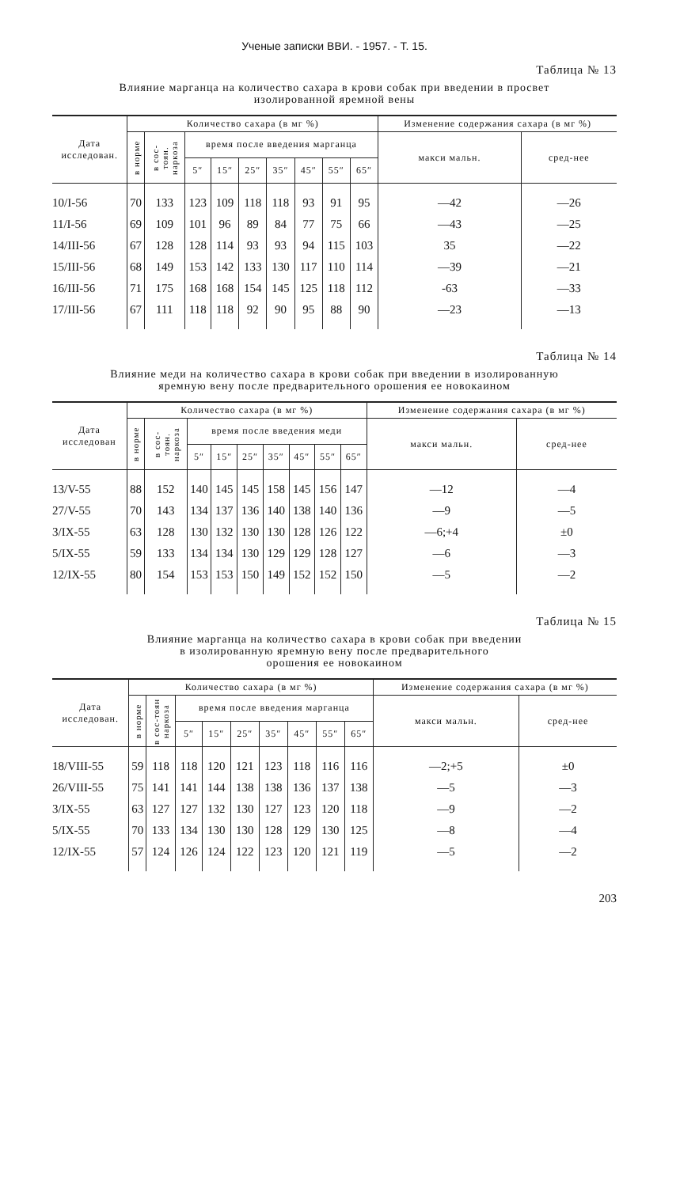Ученые записки ВВИ. - 1957. - Т. 15.
Таблица № 13
Влияние марганца на количество сахара в крови собак при введении в просвет
изолированной яремной вены
| Дата исследован. | Количество сахара (в мг %) | | | | | | | | | Изменение содержания сахара (в мг %) | |
| --- | --- | --- | --- | --- | --- | --- | --- | --- | --- | --- | --- |
| | в норме | в сос-тоян. наркоза | время после введения марганца | | | | | | | макси мальн. | сред-нее |
| | | | 5″ | 15″ | 25″ | 35″ | 45″ | 55″ | 65″ | | |
| 10/I-56 | 70 | 133 | 123 | 109 | 118 | 118 | 93 | 91 | 95 | —42 | —26 |
| 11/I-56 | 69 | 109 | 101 | 96 | 89 | 84 | 77 | 75 | 66 | —43 | —25 |
| 14/III-56 | 67 | 128 | 128 | 114 | 93 | 93 | 94 | 115 | 103 | 35 | —22 |
| 15/III-56 | 68 | 149 | 153 | 142 | 133 | 130 | 117 | 110 | 114 | —39 | —21 |
| 16/III-56 | 71 | 175 | 168 | 168 | 154 | 145 | 125 | 118 | 112 | -63 | —33 |
| 17/III-56 | 67 | 111 | 118 | 118 | 92 | 90 | 95 | 88 | 90 | —23 | —13 |
Таблица № 14
Влияние меди на количество сахара в крови собак при введении в изолированную
яремную вену после предварительного орошения ее новокаином
| Дата исследован | Количество сахара (в мг %) | | | | | | | | | Изменение содержания сахара (в мг %) | |
| --- | --- | --- | --- | --- | --- | --- | --- | --- | --- | --- | --- |
| | в норме | в сос-тоян. наркоза | время после введения меди | | | | | | | макси мальн. | сред-нее |
| | | | 5″ | 15″ | 25″ | 35″ | 45″ | 55″ | 65″ | | |
| 13/V-55 | 88 | 152 | 140 | 145 | 145 | 158 | 145 | 156 | 147 | —12 | —4 |
| 27/V-55 | 70 | 143 | 134 | 137 | 136 | 140 | 138 | 140 | 136 | —9 | —5 |
| 3/IX-55 | 63 | 128 | 130 | 132 | 130 | 130 | 128 | 126 | 122 | —6;+4 | ±0 |
| 5/IX-55 | 59 | 133 | 134 | 134 | 130 | 129 | 129 | 128 | 127 | —6 | —3 |
| 12/IX-55 | 80 | 154 | 153 | 153 | 150 | 149 | 152 | 152 | 150 | —5 | —2 |
Таблица № 15
Влияние марганца на количество сахара в крови собак при введении
в изолированную яремную вену после предварительного
орошения ее новокаином
| Дата исследован. | Количество сахара (в мг %) | | | | | | | | | Изменение содержания сахара (в мг %) | |
| --- | --- | --- | --- | --- | --- | --- | --- | --- | --- | --- | --- |
| | в норме | в сос-тоян наркоза | время после введения марганца | | | | | | | макси мальн. | сред-нее |
| | | | 5″ | 15″ | 25″ | 35″ | 45″ | 55″ | 65″ | | |
| 18/VIII-55 | 59 | 118 | 118 | 120 | 121 | 123 | 118 | 116 | 116 | —2;+5 | ±0 |
| 26/VIII-55 | 75 | 141 | 141 | 144 | 138 | 138 | 136 | 137 | 138 | —5 | —3 |
| 3/IX-55 | 63 | 127 | 127 | 132 | 130 | 127 | 123 | 120 | 118 | —9 | —2 |
| 5/IX-55 | 70 | 133 | 134 | 130 | 130 | 128 | 129 | 130 | 125 | —8 | —4 |
| 12/IX-55 | 57 | 124 | 126 | 124 | 122 | 123 | 120 | 121 | 119 | —5 | —2 |
203